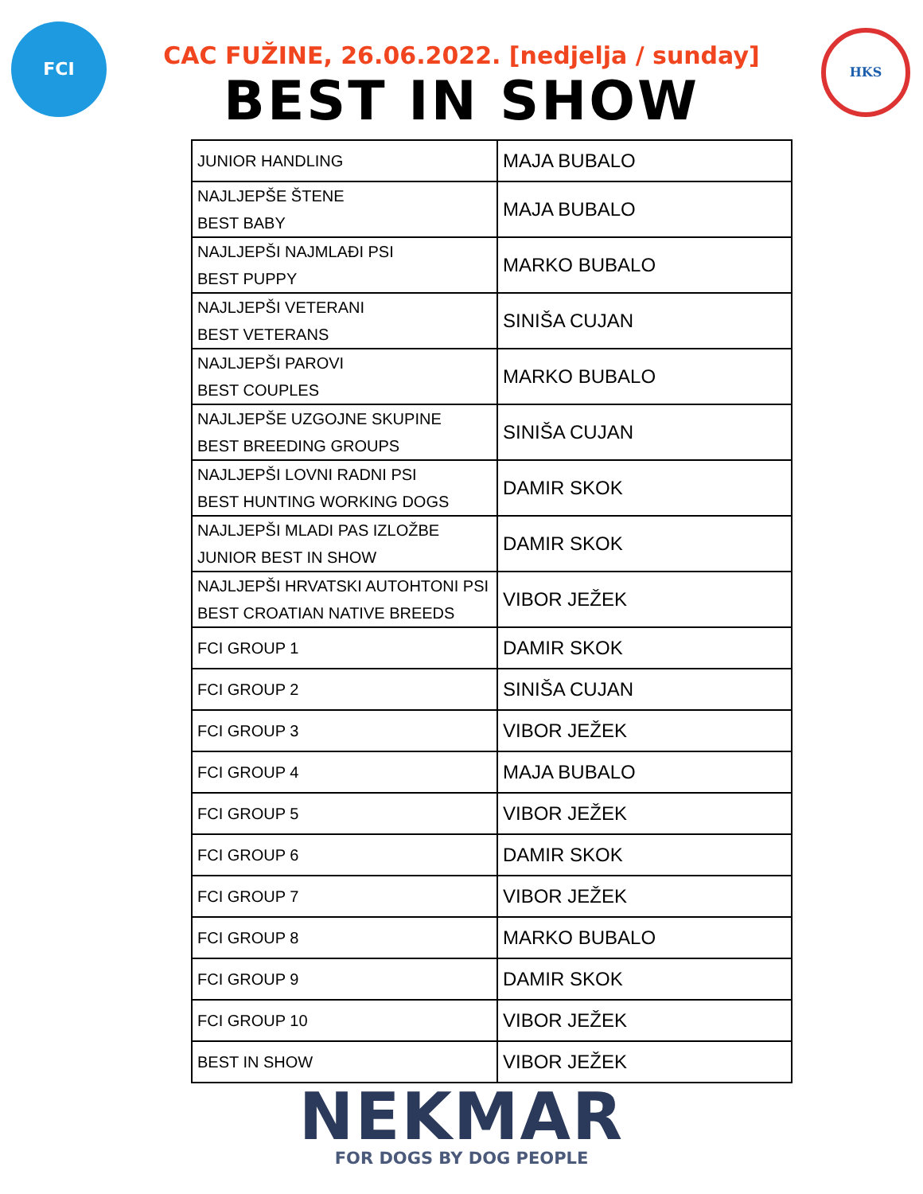FCI HKS
CAC FUŽINE, 26.06.2022. [nedjelja / sunday]
BEST IN SHOW
| JUNIOR HANDLING | MAJA BUBALO |
| NAJLJEPŠE ŠTENE BEST BABY | MAJA BUBALO |
| NAJLJEPŠI NAJMLAĐI PSI BEST PUPPY | MARKO BUBALO |
| NAJLJEPŠI VETERANI BEST VETERANS | SINIŠA CUJAN |
| NAJLJEPŠI PAROVI BEST COUPLES | MARKO BUBALO |
| NAJLJEPŠE UZGOJNE SKUPINE BEST BREEDING GROUPS | SINIŠA CUJAN |
| NAJLJEPŠI LOVNI RADNI PSI BEST HUNTING WORKING DOGS | DAMIR SKOK |
| NAJLJEPŠI MLADI PAS IZLOŽBE JUNIOR BEST IN SHOW | DAMIR SKOK |
| NAJLJEPŠI HRVATSKI AUTOHTONI PSI BEST CROATIAN NATIVE BREEDS | VIBOR JEŽEK |
| FCI GROUP 1 | DAMIR SKOK |
| FCI GROUP 2 | SINIŠA CUJAN |
| FCI GROUP 3 | VIBOR JEŽEK |
| FCI GROUP 4 | MAJA BUBALO |
| FCI GROUP 5 | VIBOR JEŽEK |
| FCI GROUP 6 | DAMIR SKOK |
| FCI GROUP 7 | VIBOR JEŽEK |
| FCI GROUP 8 | MARKO BUBALO |
| FCI GROUP 9 | DAMIR SKOK |
| FCI GROUP 10 | VIBOR JEŽEK |
| BEST IN SHOW | VIBOR JEŽEK |
NEKMAR
FOR DOGS BY DOG PEOPLE